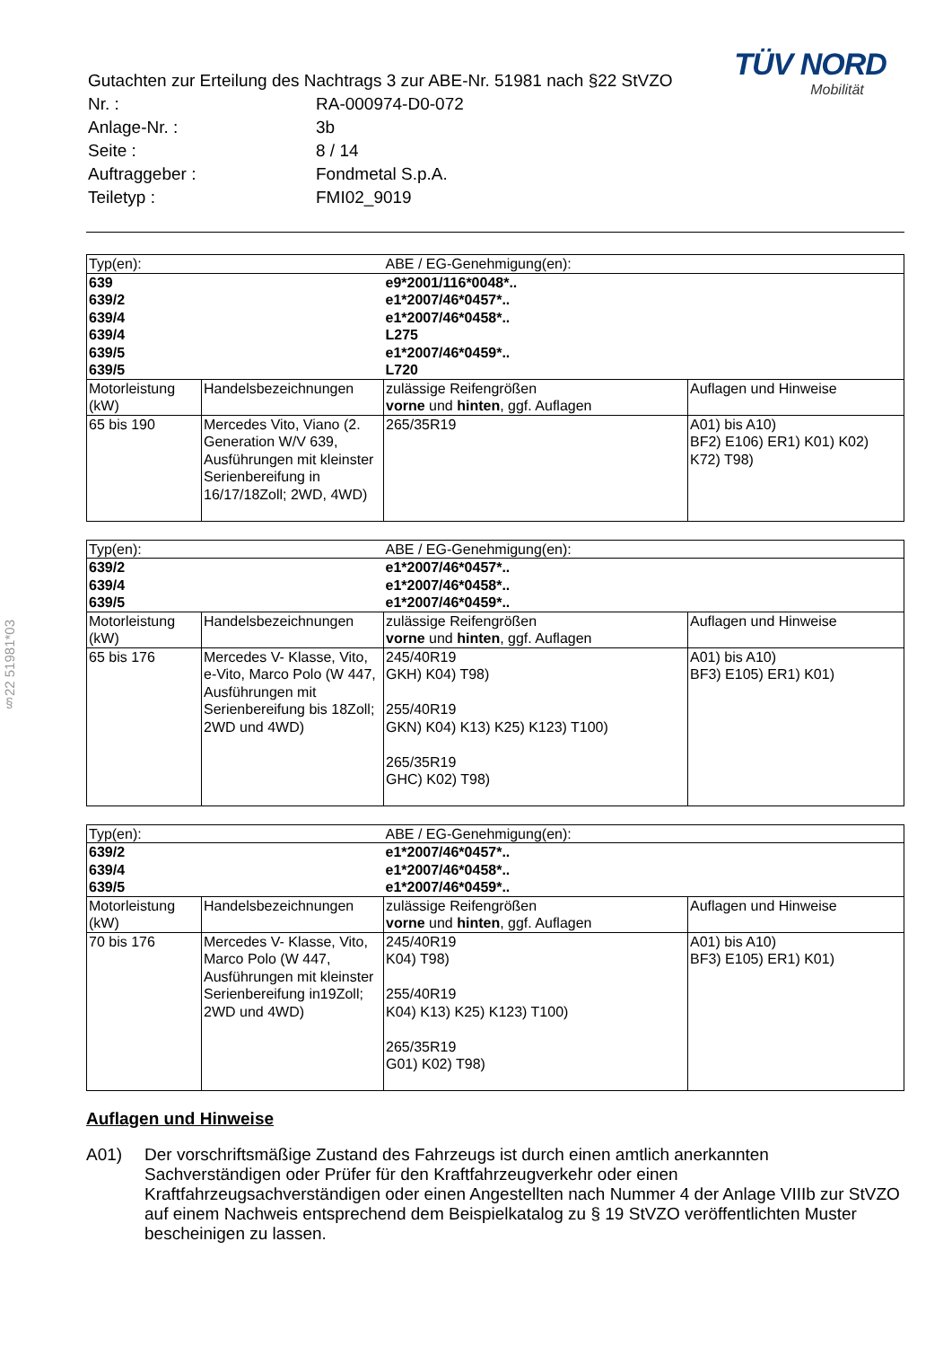§22 51981*03
TÜV NORD
Mobilität
| Gutachten zur Erteilung des Nachtrags 3 zur ABE-Nr. 51981 nach §22 StVZO | |
| Nr. : | RA-000974-D0-072 |
| Anlage-Nr. : | 3b |
| Seite : | 8 / 14 |
| Auftraggeber : | Fondmetal S.p.A. |
| Teiletyp : | FMI02_9019 |
| Typ(en): | | ABE / EG-Genehmigung(en): | |
| 639 639/2 639/4 639/4 639/5 639/5 | | e9*2001/116*0048*.. e1*2007/46*0457*.. e1*2007/46*0458*.. L275 e1*2007/46*0459*.. L720 | |
| Motorleistung (kW) | Handelsbezeichnungen | zulässige Reifengrößen vorne und hinten , ggf. Auflagen | Auflagen und Hinweise |
| 65 bis 190 | Mercedes Vito, Viano (2. Generation W/V 639, Ausführungen mit kleinster Serienbereifung in 16/17/18Zoll; 2WD, 4WD) | 265/35R19 | A01) bis A10) BF2) E106) ER1) K01) K02) K72) T98) |
| Typ(en): | | ABE / EG-Genehmigung(en): | |
| 639/2 639/4 639/5 | | e1*2007/46*0457*.. e1*2007/46*0458*.. e1*2007/46*0459*.. | |
| Motorleistung (kW) | Handelsbezeichnungen | zulässige Reifengrößen vorne und hinten , ggf. Auflagen | Auflagen und Hinweise |
| 65 bis 176 | Mercedes V- Klasse, Vito, e-Vito, Marco Polo (W 447, Ausführungen mit Serienbereifung bis 18Zoll; 2WD und 4WD) | 245/40R19 GKH) K04) T98) 255/40R19 GKN) K04) K13) K25) K123) T100) 265/35R19 GHC) K02) T98) | A01) bis A10) BF3) E105) ER1) K01) |
| Typ(en): | | ABE / EG-Genehmigung(en): | |
| 639/2 639/4 639/5 | | e1*2007/46*0457*.. e1*2007/46*0458*.. e1*2007/46*0459*.. | |
| Motorleistung (kW) | Handelsbezeichnungen | zulässige Reifengrößen vorne und hinten , ggf. Auflagen | Auflagen und Hinweise |
| 70 bis 176 | Mercedes V- Klasse, Vito, Marco Polo (W 447, Ausführungen mit kleinster Serienbereifung in19Zoll; 2WD und 4WD) | 245/40R19 K04) T98) 255/40R19 K04) K13) K25) K123) T100) 265/35R19 G01) K02) T98) | A01) bis A10) BF3) E105) ER1) K01) |
Auflagen und Hinweise
A01) Der vorschriftsmäßige Zustand des Fahrzeugs ist durch einen amtlich anerkannten Sachverständigen oder Prüfer für den Kraftfahrzeugverkehr oder einen Kraftfahrzeugsachverständigen oder einen Angestellten nach Nummer 4 der Anlage VIIIb zur StVZO auf einem Nachweis entsprechend dem Beispielkatalog zu § 19 StVZO veröffentlichten Muster bescheinigen zu lassen.